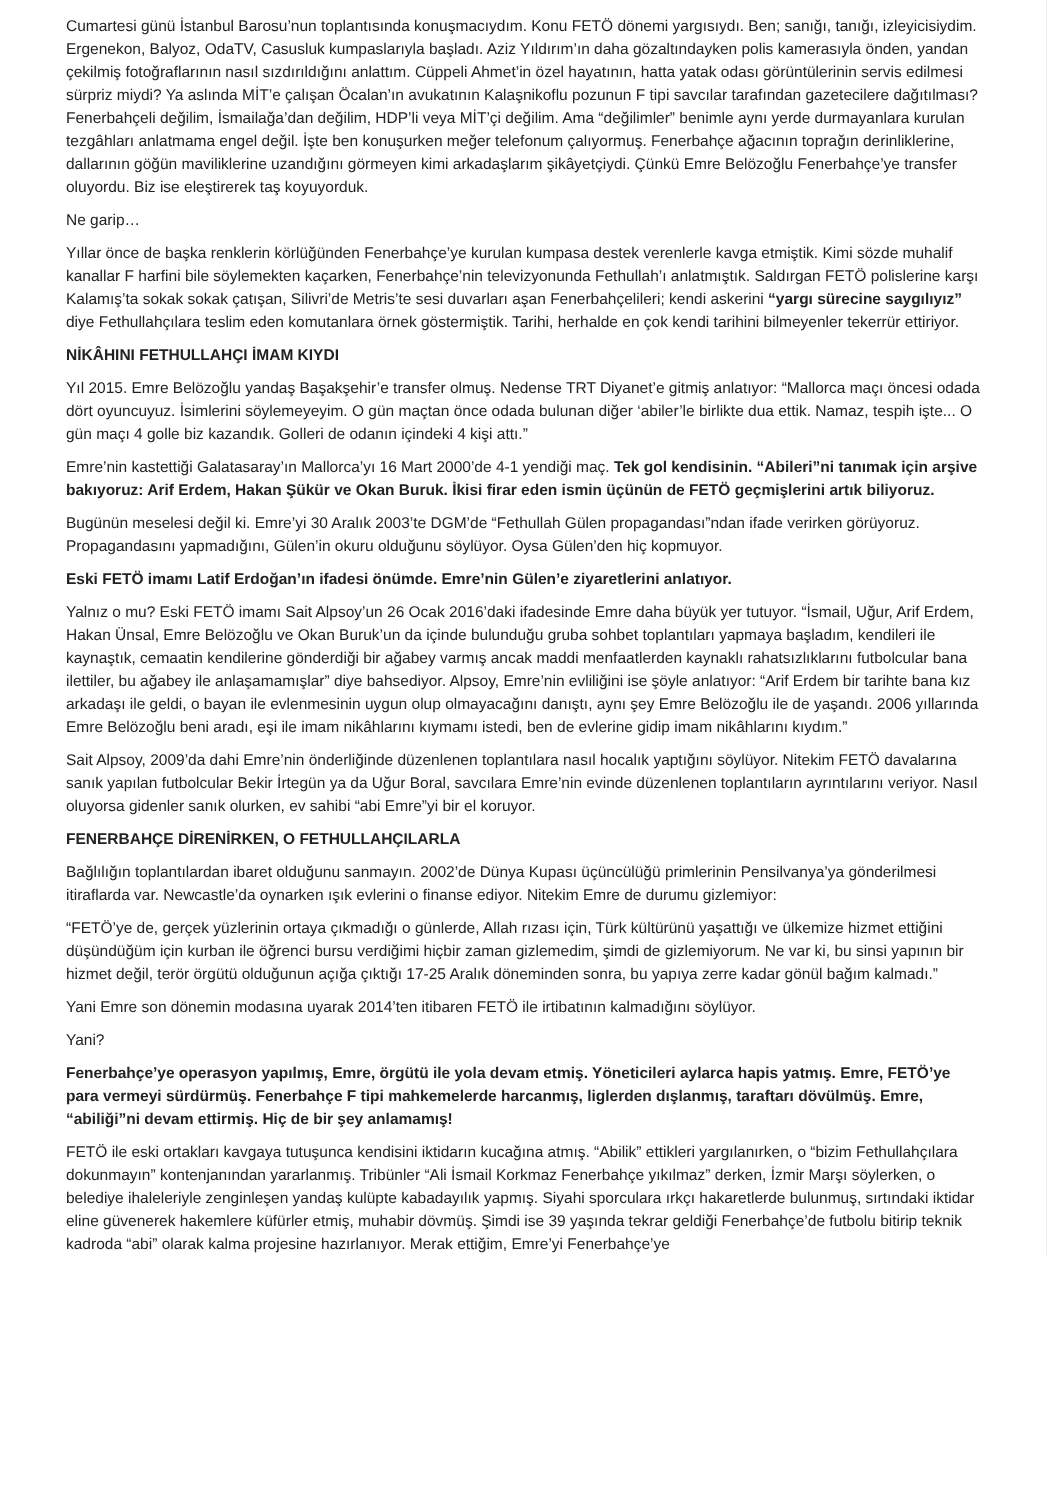Cumartesi günü İstanbul Barosu’nun toplantısında konuşmacıydım. Konu FETÖ dönemi yargısıydı. Ben; sanığı, tanığı, izleyicisiydim. Ergenekon, Balyoz, OdaTV, Casusluk kumpaslarıyla başladı. Aziz Yıldırım’ın daha gözaltındayken polis kamerasıyla önden, yandan çekilmiş fotoğraflarının nasıl sızdırıldığını anlattım. Cüppeli Ahmet’in özel hayatının, hatta yatak odası görüntülerinin servis edilmesi sürpriz miydi? Ya aslında MİT’e çalışan Öcalan’ın avukatının Kalaşnikoflu pozunun F tipi savcılar tarafından gazetecilere dağıtılması? Fenerbahçeli değilim, İsmailağa’dan değilim, HDP’li veya MİT’çi değilim. Ama “değilimler” benimle aynı yerde durmayanlara kurulan tezgâhları anlatmama engel değil. İşte ben konuşurken meğer telefonum çalıyormuş. Fenerbahçe ağacının toprağın derinliklerine, dallarının göğün maviliklerine uzandığını görmeyen kimi arkadaşlarım şikâyetçiydi. Çünkü Emre Belözoğlu Fenerbahçe’ye transfer oluyordu. Biz ise eleştirerek taş koyuyorduk.
Ne garip…
Yıllar önce de başka renklerin körlüğünden Fenerbahçe’ye kurulan kumpasa destek verenlerle kavga etmiştik. Kimi sözde muhalif kanallar F harfini bile söylemekten kaçarken, Fenerbahçe’nin televizyonunda Fethullah’ı anlatmıştık. Saldırgan FETÖ polislerine karşı Kalamış’ta sokak sokak çatışan, Silivri’de Metris’te sesi duvarları aşan Fenerbahçelileri; kendi askerini “yargı sürecine saygılıyız” diye Fethullahçılara teslim eden komutanlara örnek göstermiştik. Tarihi, herhalde en çok kendi tarihini bilmeyenler tekerrür ettiriyor.
NİKÂHINI FETHULLAHÇI İMAM KIYDI
Yıl 2015. Emre Belözoğlu yandaş Başakşehir’e transfer olmuş. Nedense TRT Diyanet’e gitmiş anlatıyor: “Mallorca maçı öncesi odada dört oyuncuyuz. İsimlerini söylemeyeyim. O gün maçtan önce odada bulunan diğer ‘abiler’le birlikte dua ettik. Namaz, tespih işte... O gün maçı 4 golle biz kazandık. Golleri de odanın içindeki 4 kişi attı.”
Emre’nin kastettiği Galatasaray’ın Mallorca’yı 16 Mart 2000’de 4-1 yendiği maç. Tek gol kendisinin. “Abileri”ni tanımak için arşive bakıyoruz: Arif Erdem, Hakan Şükür ve Okan Buruk. İkisi firar eden ismin üçünün de FETÖ geçmişlerini artık biliyoruz.
Bugünün meselesi değil ki. Emre’yi 30 Aralık 2003’te DGM’de “Fethullah Gülen propagandası”ndan ifade verirken görüyoruz. Propagandasını yapmadığını, Gülen’in okuru olduğunu söylüyor. Oysa Gülen’den hiç kopmuyor.
Eski FETÖ imamı Latif Erdoğan’ın ifadesi önümde. Emre’nin Gülen’e ziyaretlerini anlatıyor.
Yalnız o mu? Eski FETÖ imamı Sait Alpsoy’un 26 Ocak 2016’daki ifadesinde Emre daha büyük yer tutuyor. “İsmail, Uğur, Arif Erdem, Hakan Ünsal, Emre Belözoğlu ve Okan Buruk’un da içinde bulunduğu gruba sohbet toplantıları yapmaya başladım, kendileri ile kaynaştık, cemaatin kendilerine gönderdiği bir ağabey varmış ancak maddi menfaatlerden kaynaklı rahatsızlıklarını futbolcular bana ilettiler, bu ağabey ile anlaşamamışlar” diye bahsediyor. Alpsoy, Emre’nin evliliğini ise şöyle anlatıyor: “Arif Erdem bir tarihte bana kız arkadaşı ile geldi, o bayan ile evlenmesinin uygun olup olmayacağını danıştı, aynı şey Emre Belözoğlu ile de yaşandı. 2006 yıllarında Emre Belözoğlu beni aradı, eşi ile imam nikâhlarını kıymamı istedi, ben de evlerine gidip imam nikâhlarını kıydım.”
Sait Alpsoy, 2009’da dahi Emre’nin önderliğinde düzenlenen toplantılara nasıl hocalık yaptığını söylüyor. Nitekim FETÖ davalarına sanık yapılan futbolcular Bekir İrtegün ya da Uğur Boral, savcılara Emre’nin evinde düzenlenen toplantıların ayrıntılarını veriyor. Nasıl oluyorsa gidenler sanık olurken, ev sahibi “abi Emre”yi bir el koruyor.
FENERBAHÇE DİRENİRKEN, O FETHULLAHÇILARLA
Bağlılığın toplantılardan ibaret olduğunu sanmayın. 2002’de Dünya Kupası üçüncülüğü primlerinin Pensilvanya’ya gönderilmesi itiraflarda var. Newcastle’da oynarken ışık evlerini o finanse ediyor. Nitekim Emre de durumu gizlemiyor:
“FETÖ’ye de, gerçek yüzlerinin ortaya çıkmadığı o günlerde, Allah rızası için, Türk kültürünü yaşattığı ve ülkemize hizmet ettiğini düşündüğüm için kurban ile öğrenci bursu verdiğimi hiçbir zaman gizlemedim, şimdi de gizlemiyorum. Ne var ki, bu sinsi yapının bir hizmet değil, terör örgütü olduğunun açığa çıktığı 17-25 Aralık döneminden sonra, bu yapıya zerre kadar gönül bağım kalmadı.”
Yani Emre son dönemin modasına uyarak 2014’ten itibaren FETÖ ile irtibatının kalmadığını söylüyor.
Yani?
Fenerbahçe’ye operasyon yapılmış, Emre, örgütü ile yola devam etmiş. Yöneticileri aylarca hapis yatmış. Emre, FETÖ’ye para vermeyi sürdürmüş. Fenerbahçe F tipi mahkemelerde harcanmış, liglerden dışlanmış, taraftarı dövülmüş. Emre, “abiliği”ni devam ettirmiş. Hiç de bir şey anlamamış!
FETÖ ile eski ortakları kavgaya tutuşunca kendisini iktidarın kucağına atmış. “Abilik” ettikleri yargılanırken, o “bizim Fethullahçılara dokunmayın” kontenjanından yararlanmış. Tribünler “Ali İsmail Korkmaz Fenerbahçe yıkılmaz” derken, İzmir Marşı söylerken, o belediye ihaleleriyle zenginleşen yandaş kulüpte kabadayılık yapmış. Siyahi sporculara ırkçı hakaretlerde bulunmuş, sırtındaki iktidar eline güvenerek hakemlere küfürler etmiş, muhabir dövmüş. Şimdi ise 39 yaşında tekrar geldiği Fenerbahçe’de futbolu bitirip teknik kadroda “abi” olarak kalma projesine hazırlanıyor. Merak ettiğim, Emre’yi Fenerbahçe’ye